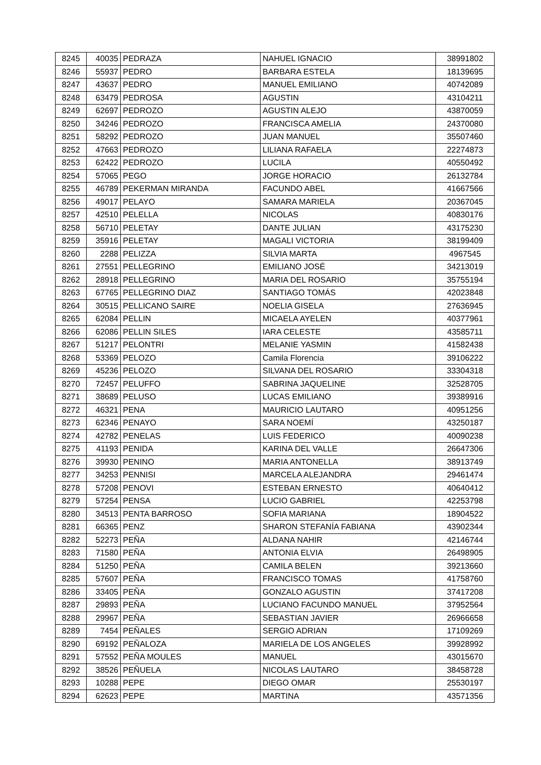| 8245 | 40035 | PEDRAZA | NAHUEL IGNACIO | 38991802 |
| 8246 | 55937 | PEDRO | BARBARA ESTELA | 18139695 |
| 8247 | 43637 | PEDRO | MANUEL EMILIANO | 40742089 |
| 8248 | 63479 | PEDROSA | AGUSTIN | 43104211 |
| 8249 | 62697 | PEDROZO | AGUSTIN ALEJO | 43870059 |
| 8250 | 34246 | PEDROZO | FRANCISCA AMELIA | 24370080 |
| 8251 | 58292 | PEDROZO | JUAN MANUEL | 35507460 |
| 8252 | 47663 | PEDROZO | LILIANA RAFAELA | 22274873 |
| 8253 | 62422 | PEDROZO | LUCILA | 40550492 |
| 8254 | 57065 | PEGO | JORGE HORACIO | 26132784 |
| 8255 | 46789 | PEKERMAN MIRANDA | FACUNDO ABEL | 41667566 |
| 8256 | 49017 | PELAYO | SAMARA MARIELA | 20367045 |
| 8257 | 42510 | PELELLA | NICOLAS | 40830176 |
| 8258 | 56710 | PELETAY | DANTE JULIAN | 43175230 |
| 8259 | 35916 | PELETAY | MAGALI VICTORIA | 38199409 |
| 8260 | 2288 | PELIZZA | SILVIA MARTA | 4967545 |
| 8261 | 27551 | PELLEGRINO | EMILIANO JOSÉ | 34213019 |
| 8262 | 28918 | PELLEGRINO | MARIA DEL ROSARIO | 35755194 |
| 8263 | 67765 | PELLEGRINO DIAZ | SANTIAGO TOMÁS | 42023848 |
| 8264 | 30515 | PELLICANO SAIRE | NOELIA GISELA | 27636945 |
| 8265 | 62084 | PELLIN | MICAELA AYELEN | 40377961 |
| 8266 | 62086 | PELLIN SILES | IARA CELESTE | 43585711 |
| 8267 | 51217 | PELONTRI | MELANIE YASMIN | 41582438 |
| 8268 | 53369 | PELOZO | Camila Florencia | 39106222 |
| 8269 | 45236 | PELOZO | SILVANA DEL ROSARIO | 33304318 |
| 8270 | 72457 | PELUFFO | SABRINA JAQUELINE | 32528705 |
| 8271 | 38689 | PELUSO | LUCAS EMILIANO | 39389916 |
| 8272 | 46321 | PENA | MAURICIO LAUTARO | 40951256 |
| 8273 | 62346 | PENAYO | SARA NOEMÍ | 43250187 |
| 8274 | 42782 | PENELAS | LUIS FEDERICO | 40090238 |
| 8275 | 41193 | PENIDA | KARINA DEL VALLE | 26647306 |
| 8276 | 39930 | PENINO | MARIA ANTONELLA | 38913749 |
| 8277 | 34253 | PENNISI | MARCELA ALEJANDRA | 29461474 |
| 8278 | 57208 | PENOVI | ESTEBAN ERNESTO | 40640412 |
| 8279 | 57254 | PENSA | LUCIO GABRIEL | 42253798 |
| 8280 | 34513 | PENTA BARROSO | SOFIA MARIANA | 18904522 |
| 8281 | 66365 | PENZ | SHARON STEFANÍA FABIANA | 43902344 |
| 8282 | 52273 | PEÑA | ALDANA NAHIR | 42146744 |
| 8283 | 71580 | PEÑA | ANTONIA ELVIA | 26498905 |
| 8284 | 51250 | PEÑA | CAMILA BELEN | 39213660 |
| 8285 | 57607 | PEÑA | FRANCISCO TOMAS | 41758760 |
| 8286 | 33405 | PEÑA | GONZALO AGUSTIN | 37417208 |
| 8287 | 29893 | PEÑA | LUCIANO FACUNDO MANUEL | 37952564 |
| 8288 | 29967 | PEÑA | SEBASTIAN JAVIER | 26966658 |
| 8289 | 7454 | PEÑALES | SERGIO ADRIAN | 17109269 |
| 8290 | 69192 | PEÑALOZA | MARIELA DE LOS ANGELES | 39928992 |
| 8291 | 57552 | PEÑA MOULES | MANUEL | 43015670 |
| 8292 | 38526 | PEÑUELA | NICOLAS LAUTARO | 38458728 |
| 8293 | 10288 | PEPE | DIEGO OMAR | 25530197 |
| 8294 | 62623 | PEPE | MARTINA | 43571356 |